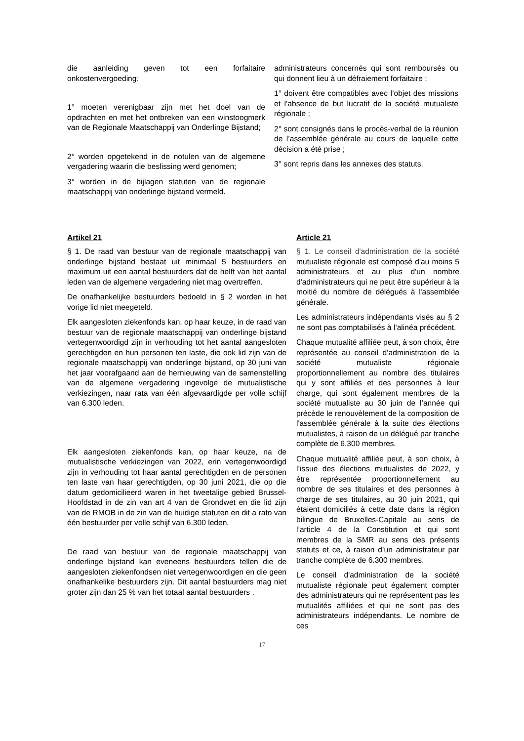die aanleiding geven tot een forfaitaire onkostenvergoeding:
1° moeten verenigbaar zijn met het doel van de opdrachten en met het ontbreken van een winstoogmerk van de Regionale Maatschappij van Onderlinge Bijstand;
2° worden opgetekend in de notulen van de algemene vergadering waarin die beslissing werd genomen;
3° worden in de bijlagen statuten van de regionale maatschappij van onderlinge bijstand vermeld.
administrateurs concernés qui sont remboursés ou qui donnent lieu à un défraiement forfaitaire :
1° doivent être compatibles avec l’objet des missions et l’absence de but lucratif de la société mutualiste régionale ;
2° sont consignés dans le procès-verbal de la réunion de l’assemblée générale au cours de laquelle cette décision a été prise ;
3° sont repris dans les annexes des statuts.
Artikel 21
§ 1. De raad van bestuur van de regionale maatschappij van onderlinge bijstand bestaat uit minimaal 5 bestuurders en maximum uit een aantal bestuurders dat de helft van het aantal leden van de algemene vergadering niet mag overtreffen.
De onafhankelijke bestuurders bedoeld in § 2 worden in het vorige lid niet meegeteld.
Elk aangesloten ziekenfonds kan, op haar keuze, in de raad van bestuur van de regionale maatschappij van onderlinge bijstand vertegenwoordigd zijn in verhouding tot het aantal aangesloten gerechtigden en hun personen ten laste, die ook lid zijn van de regionale maatschappij van onderlinge bijstand, op 30 juni van het jaar voorafgaand aan de hernieuwing van de samenstelling van de algemene vergadering ingevolge de mutualistische verkiezingen, naar rata van één afgevaardigde per volle schijf van 6.300 leden.
Elk aangesloten ziekenfonds kan, op haar keuze, na de mutualistische verkiezingen van 2022, erin vertegenwoordigd zijn in verhouding tot haar aantal gerechtigden en de personen ten laste van haar gerechtigden, op 30 juni 2021, die op die datum gedomicilieerd waren in het tweetalige gebied Brussel-Hoofdstad in de zin van art 4 van de Grondwet en die lid zijn van de RMOB in de zin van de huidige statuten en dit a rato van één bestuurder per volle schijf van 6.300 leden.
De raad van bestuur van de regionale maatschappij van onderlinge bijstand kan eveneens bestuurders tellen die de aangesloten ziekenfondsen niet vertegenwoordigen en die geen onafhankelike bestuurders zijn. Dit aantal bestuurders mag niet groter zijn dan 25 % van het totaal aantal bestuurders .
Article 21
§ 1. Le conseil d'administration de la société mutualiste régionale est composé d'au moins 5 administrateurs et au plus d'un nombre d'administrateurs qui ne peut être supérieur à la moitié du nombre de délégués à l'assemblée générale.
Les administrateurs indépendants visés au § 2 ne sont pas comptabilisés à l’alinéa précédent.
Chaque mutualité affiliée peut, à son choix, être représentée au conseil d’administration de la société mutualiste régionale proportionnellement au nombre des titulaires qui y sont affiliés et des personnes à leur charge, qui sont également membres de la société mutualiste au 30 juin de l’année qui précède le renouvèlement de la composition de l'assemblée générale à la suite des élections mutualistes, à raison de un délégué par tranche complète de 6.300 membres.
Chaque mutualité affiliée peut, à son choix, à l’issue des élections mutualistes de 2022, y être représentée proportionnellement au nombre de ses titulaires et des personnes à charge de ses titulaires, au 30 juin 2021, qui étaient domiciliés à cette date dans la région bilingue de Bruxelles-Capitale au sens de l’article 4 de la Constitution et qui sont membres de la SMR au sens des présents statuts et ce, à raison d’un administrateur par tranche complète de 6.300 membres.
Le conseil d'administration de la société mutualiste régionale peut également compter des administrateurs qui ne représentent pas les mutualités affiliées et qui ne sont pas des administrateurs indépendants. Le nombre de ces
17